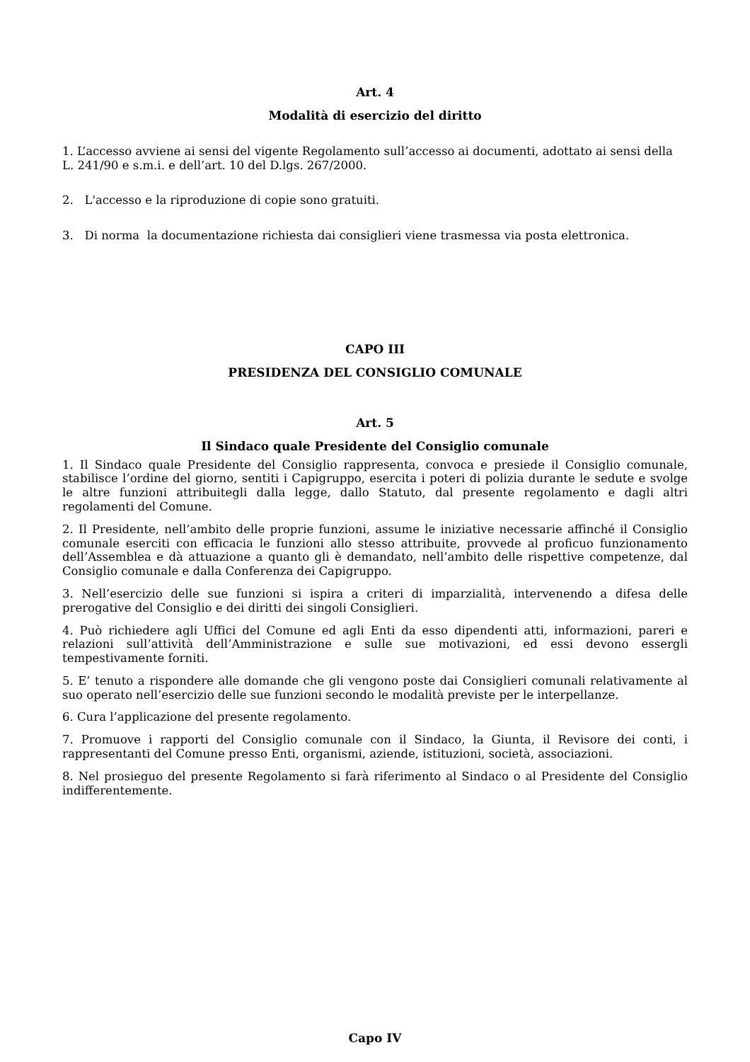Art. 4
Modalità di esercizio del diritto
1. L’accesso avviene ai sensi del vigente Regolamento sull’accesso ai documenti, adottato ai sensi della L. 241/90 e s.m.i. e dell’art. 10 del D.lgs. 267/2000.
2. L'accesso e la riproduzione di copie sono gratuiti.
3. Di norma la documentazione richiesta dai consiglieri viene trasmessa via posta elettronica.
CAPO III
PRESIDENZA DEL CONSIGLIO COMUNALE
Art. 5
Il Sindaco quale Presidente del Consiglio comunale
1. Il Sindaco quale Presidente del Consiglio rappresenta, convoca e presiede il Consiglio comunale, stabilisce l’ordine del giorno, sentiti i Capigruppo, esercita i poteri di polizia durante le sedute e svolge le altre funzioni attribuitegli dalla legge, dallo Statuto, dal presente regolamento e dagli altri regolamenti del Comune.
2. Il Presidente, nell’ambito delle proprie funzioni, assume le iniziative necessarie affinché il Consiglio comunale eserciti con efficacia le funzioni allo stesso attribuite, provvede al proficuo funzionamento dell’Assemblea e dà attuazione a quanto gli è demandato, nell’ambito delle rispettive competenze, dal Consiglio comunale e dalla Conferenza dei Capigruppo.
3. Nell’esercizio delle sue funzioni si ispira a criteri di imparzialità, intervenendo a difesa delle prerogative del Consiglio e dei diritti dei singoli Consiglieri.
4. Può richiedere agli Uffici del Comune ed agli Enti da esso dipendenti atti, informazioni, pareri e relazioni sull’attività dell’Amministrazione e sulle sue motivazioni, ed essi devono essergli tempestivamente forniti.
5. E’ tenuto a rispondere alle domande che gli vengono poste dai Consiglieri comunali relativamente al suo operato nell’esercizio delle sue funzioni secondo le modalità previste per le interpellanze.
6. Cura l’applicazione del presente regolamento.
7. Promuove i rapporti del Consiglio comunale con il Sindaco, la Giunta, il Revisore dei conti, i rappresentanti del Comune presso Enti, organismi, aziende, istituzioni, società, associazioni.
8. Nel prosieguo del presente Regolamento si farà riferimento al Sindaco o al Presidente del Consiglio indifferentemente.
Capo IV